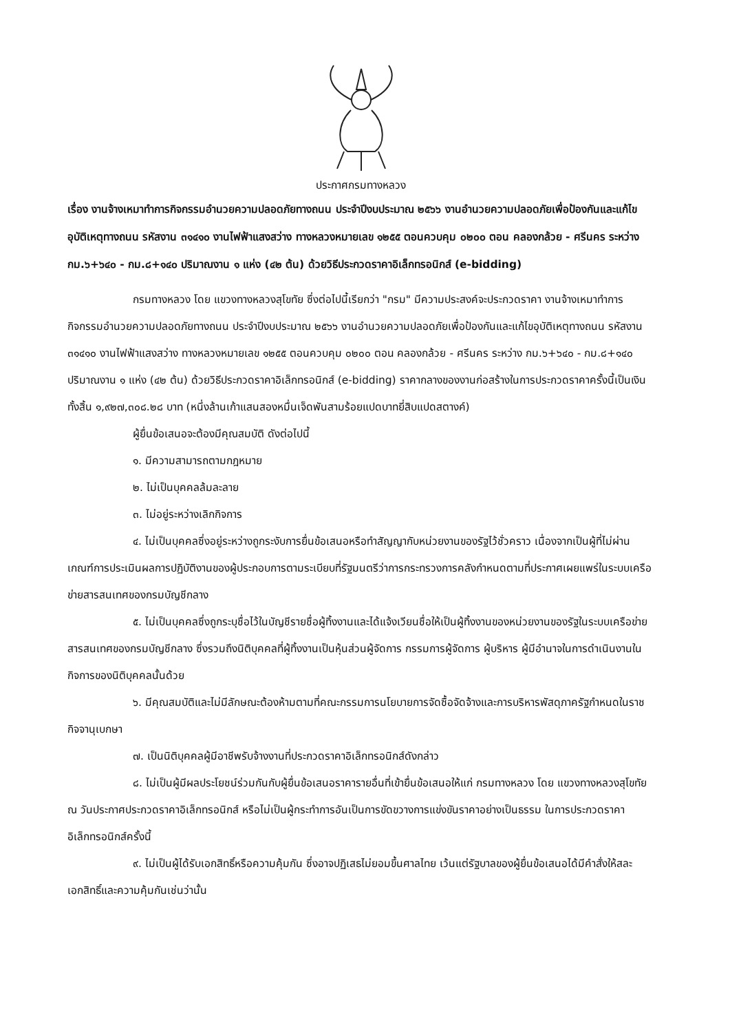ประกาศกรมทางหลวง
เรื่อง งานจ้างเหมาทำการกิจกรรมอำนวยความปลอดภัยทางถนน ประจำปีงบประมาณ ๒๕๖๖ งานอำนวยความปลอดภัยเพื่อป้องกันและแก้ไขอุบัติเหตุทางถนน รหัสงาน ๓๑๔๑๐ งานไฟฟ้าแสงสว่าง ทางหลวงหมายเลข ๑๒๕๕ ตอนควบคุม ๐๒๐๐ ตอน คลองกล้วย - ศรีนคร ระหว่าง กม.๖+๖๔๐ - กม.๘+๑๔๐ ปริมาณงาน ๑ แห่ง (๔๒ ต้น) ด้วยวิธีประกวดราคาอิเล็กทรอนิกส์ (e-bidding)
กรมทางหลวง โดย แขวงทางหลวงสุโขทัย ซึ่งต่อไปนี้เรียกว่า "กรม" มีความประสงค์จะประกวดราคา งานจ้างเหมาทำการกิจกรรมอำนวยความปลอดภัยทางถนน ประจำปีงบประมาณ ๒๕๖๖ งานอำนวยความปลอดภัยเพื่อป้องกันและแก้ไขอุบัติเหตุทางถนน รหัสงาน ๓๑๔๑๐ งานไฟฟ้าแสงสว่าง ทางหลวงหมายเลข ๑๒๕๕ ตอนควบคุม ๐๒๐๐ ตอน คลองกล้วย - ศรีนคร ระหว่าง กม.๖+๖๔๐ - กม.๘+๑๔๐ ปริมาณงาน ๑ แห่ง (๔๒ ต้น) ด้วยวิธีประกวดราคาอิเล็กทรอนิกส์ (e-bidding) ราคากลางของงานก่อสร้างในการประกวดราคาครั้งนี้เป็นเงินทั้งสิ้น ๑,๙๒๗,๓๐๘.๒๘ บาท (หนึ่งล้านเก้าแสนสองหมื่นเจ็ดพันสามร้อยแปดบาทยี่สิบแปดสตางค์)
ผู้ยื่นข้อเสนอจะต้องมีคุณสมบัติ ดังต่อไปนี้
๑. มีความสามารถตามกฎหมาย
๒. ไม่เป็นบุคคลล้มละลาย
๓. ไม่อยู่ระหว่างเลิกกิจการ
๔. ไม่เป็นบุคคลซึ่งอยู่ระหว่างถูกระงับการยื่นข้อเสนอหรือทำสัญญากับหน่วยงานของรัฐไว้ชั่วคราว เนื่องจากเป็นผู้ที่ไม่ผ่านเกณฑ์การประเมินผลการปฏิบัติงานของผู้ประกอบการตามระเบียบที่รัฐมนตรีว่าการกระทรวงการคลังกำหนดตามที่ประกาศเผยแพร่ในระบบเครือข่ายสารสนเทศของกรมบัญชีกลาง
๕. ไม่เป็นบุคคลซึ่งถูกระบุชื่อไว้ในบัญชีรายชื่อผู้ทิ้งงานและได้แจ้งเวียนชื่อให้เป็นผู้ทิ้งงานของหน่วยงานของรัฐในระบบเครือข่ายสารสนเทศของกรมบัญชีกลาง ซึ่งรวมถึงนิติบุคคลที่ผู้ทิ้งงานเป็นหุ้นส่วนผู้จัดการ กรรมการผู้จัดการ ผู้บริหาร ผู้มีอำนาจในการดำเนินงานในกิจการของนิติบุคคลนั้นด้วย
๖. มีคุณสมบัติและไม่มีลักษณะต้องห้ามตามที่คณะกรรมการนโยบายการจัดซื้อจัดจ้างและการบริหารพัสดุภาครัฐกำหนดในราชกิจจานุเบกษา
๗. เป็นนิติบุคคลผู้มีอาชีพรับจ้างงานที่ประกวดราคาอิเล็กทรอนิกส์ดังกล่าว
๘. ไม่เป็นผู้มีผลประโยชน์ร่วมกันกับผู้ยื่นข้อเสนอราคารายอื่นที่เข้ายื่นข้อเสนอให้แก่ กรมทางหลวง โดย แขวงทางหลวงสุโขทัย ณ วันประกาศประกวดราคาอิเล็กทรอนิกส์ หรือไม่เป็นผู้กระทำการอันเป็นการขัดขวางการแข่งขันราคาอย่างเป็นธรรม ในการประกวดราคาอิเล็กทรอนิกส์ครั้งนี้
๙. ไม่เป็นผู้ได้รับเอกสิทธิ์หรือความคุ้มกัน ซึ่งอาจปฏิเสธไม่ยอมขึ้นศาลไทย เว้นแต่รัฐบาลของผู้ยื่นข้อเสนอได้มีคำสั่งให้สละเอกสิทธิ์และความคุ้มกันเช่นว่านั้น